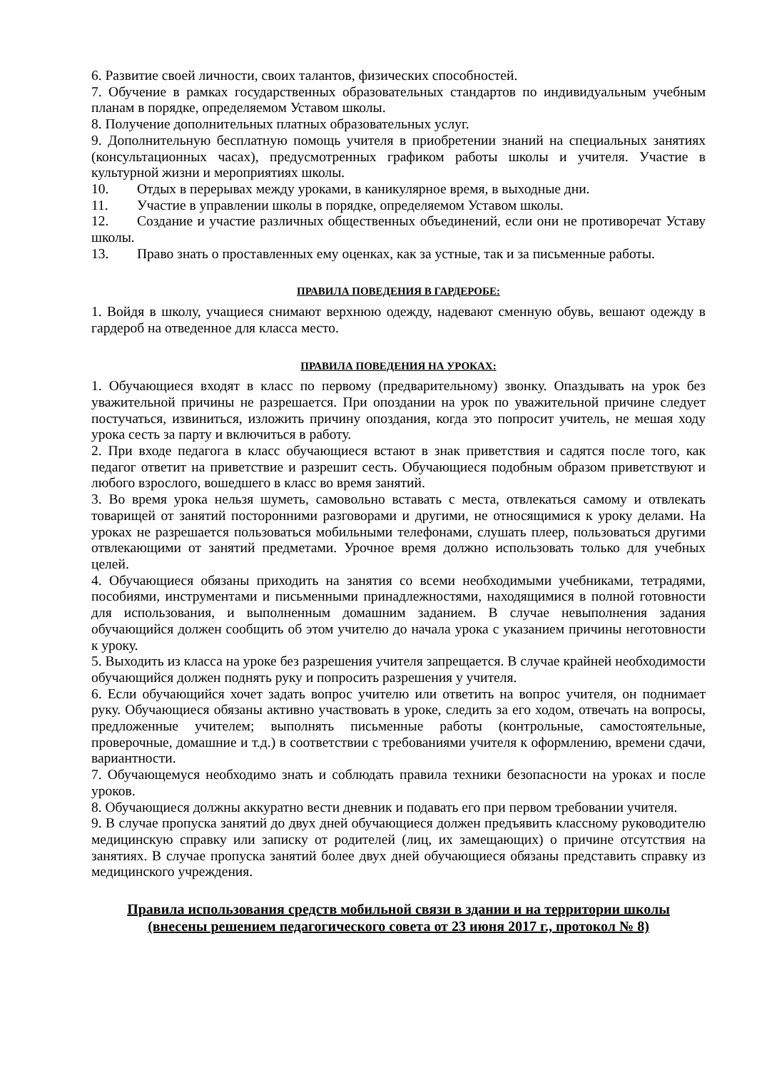6. Развитие своей личности, своих талантов, физических способностей.
7. Обучение в рамках государственных образовательных стандартов по индивидуальным учебным планам в порядке, определяемом Уставом школы.
8. Получение дополнительных платных образовательных услуг.
9. Дополнительную бесплатную помощь учителя в приобретении знаний на специальных занятиях (консультационных часах), предусмотренных графиком работы школы и учителя. Участие в культурной жизни и мероприятиях школы.
10. Отдых в перерывах между уроками, в каникулярное время, в выходные дни.
11. Участие в управлении школы в порядке, определяемом Уставом школы.
12. Создание и участие различных общественных объединений, если они не противоречат Уставу школы.
13. Право знать о проставленных ему оценках, как за устные, так и за письменные работы.
ПРАВИЛА ПОВЕДЕНИЯ В ГАРДЕРОБЕ:
1. Войдя в школу, учащиеся снимают верхнюю одежду, надевают сменную обувь, вешают одежду в гардероб на отведенное для класса место.
ПРАВИЛА ПОВЕДЕНИЯ НА УРОКАХ:
1. Обучающиеся входят в класс по первому (предварительному) звонку. Опаздывать на урок без уважительной причины не разрешается. При опоздании на урок по уважительной причине следует постучаться, извиниться, изложить причину опоздания, когда это попросит учитель, не мешая ходу урока сесть за парту и включиться в работу.
2. При входе педагога в класс обучающиеся встают в знак приветствия и садятся после того, как педагог ответит на приветствие и разрешит сесть. Обучающиеся подобным образом приветствуют и любого взрослого, вошедшего в класс во время занятий.
3. Во время урока нельзя шуметь, самовольно вставать с места, отвлекаться самому и отвлекать товарищей от занятий посторонними разговорами и другими, не относящимися к уроку делами. На уроках не разрешается пользоваться мобильными телефонами, слушать плеер, пользоваться другими отвлекающими от занятий предметами. Урочное время должно использовать только для учебных целей.
4. Обучающиеся обязаны приходить на занятия со всеми необходимыми учебниками, тетрадями, пособиями, инструментами и письменными принадлежностями, находящимися в полной готовности для использования, и выполненным домашним заданием. В случае невыполнения задания обучающийся должен сообщить об этом учителю до начала урока с указанием причины неготовности к уроку.
5. Выходить из класса на уроке без разрешения учителя запрещается. В случае крайней необходимости обучающийся должен поднять руку и попросить разрешения у учителя.
6. Если обучающийся хочет задать вопрос учителю или ответить на вопрос учителя, он поднимает руку. Обучающиеся обязаны активно участвовать в уроке, следить за его ходом, отвечать на вопросы, предложенные учителем; выполнять письменные работы (контрольные, самостоятельные, проверочные, домашние и т.д.) в соответствии с требованиями учителя к оформлению, времени сдачи, вариантности.
7. Обучающемуся необходимо знать и соблюдать правила техники безопасности на уроках и после уроков.
8. Обучающиеся должны аккуратно вести дневник и подавать его при первом требовании учителя.
9. В случае пропуска занятий до двух дней обучающиеся должен предъявить классному руководителю медицинскую справку или записку от родителей (лиц, их замещающих) о причине отсутствия на занятиях. В случае пропуска занятий более двух дней обучающиеся обязаны представить справку из медицинского учреждения.
Правила использования средств мобильной связи в здании и на территории школы
(внесены решением педагогического совета от 23 июня 2017 г., протокол № 8)